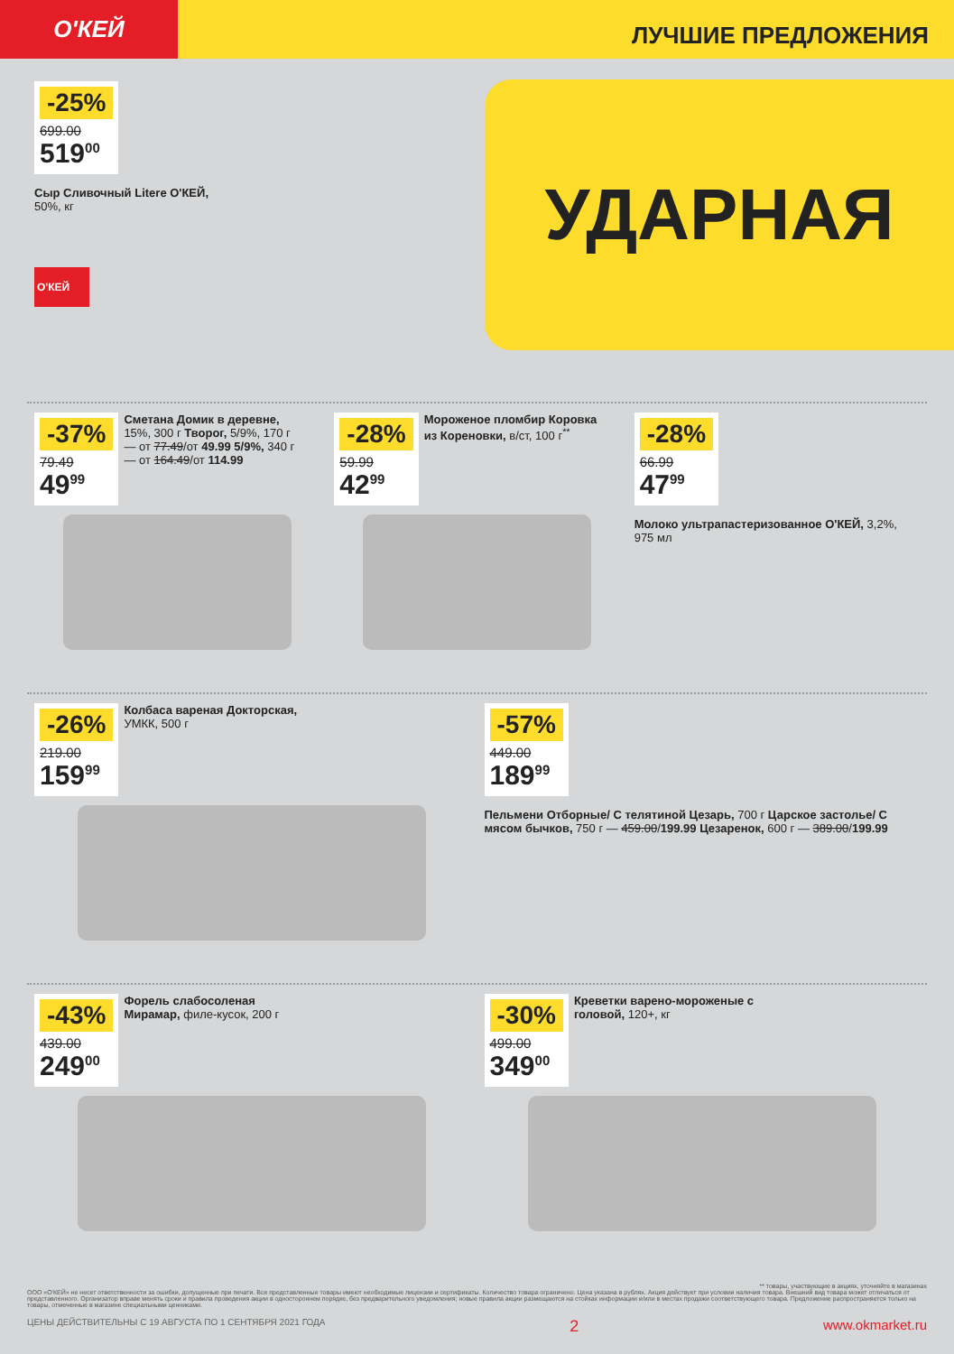О'КЕЙ
ЛУЧШИЕ ПРЕДЛОЖЕНИЯ
УДАРНАЯ
-25%
699.00
519<sup>00</sup>
Сыр Сливочный Litere О'КЕЙ,
50%, кг
О'КЕЙ
-37%
79.49
49<sup>99</sup>
Сметана Домик в деревне, 15%, 300 г Творог, 5/9%, 170 г — от 77.49/от 49.99 5/9%, 340 г — от 164.49/от 114.99
-28%
59.99
42<sup>99</sup>
Мороженое пломбир Коровка из Кореновки, в/ст, 100 г<sup>**</sup>
-28%
66.99
47<sup>99</sup>
Молоко ультрапастеризованное О'КЕЙ, 3,2%, 975 мл
-26%
219.00
159<sup>99</sup>
Колбаса вареная Докторская, УМКК, 500 г
-57%
449.00
189<sup>99</sup>
Пельмени Отборные/ С телятиной Цезарь, 700 г Царское застолье/ С мясом бычков, 750 г — 459.00/199.99 Цезаренок, 600 г — 389.00/199.99
-43%
439.00
249<sup>00</sup>
Форель слабосоленая Мирамар, филе-кусок, 200 г
-30%
499.00
349<sup>00</sup>
Креветки варено-мороженые с головой, 120+, кг
** товары, участвующие в акциях, уточняйте в магазинах
ООО «О'КЕЙ» не несет ответственности за ошибки, допущенные при печати. Все представленные товары имеют необходимые лицензии и сертификаты. Количество товара ограничено. Цена указана в рублях. Акция действует при условии наличия товара. Внешний вид товара может отличаться от представленного. Организатор вправе менять сроки и правила проведения акции в одностороннем порядке, без предварительного уведомления; новые правила акции размещаются на стойках информации и/или в местах продажи соответствующего товара. Предложение распространяется только на товары, отмеченные в магазине специальными ценниками.
ЦЕНЫ ДЕЙСТВИТЕЛЬНЫ С 19 АВГУСТА ПО 1 СЕНТЯБРЯ 2021 ГОДА 2 www.okmarket.ru